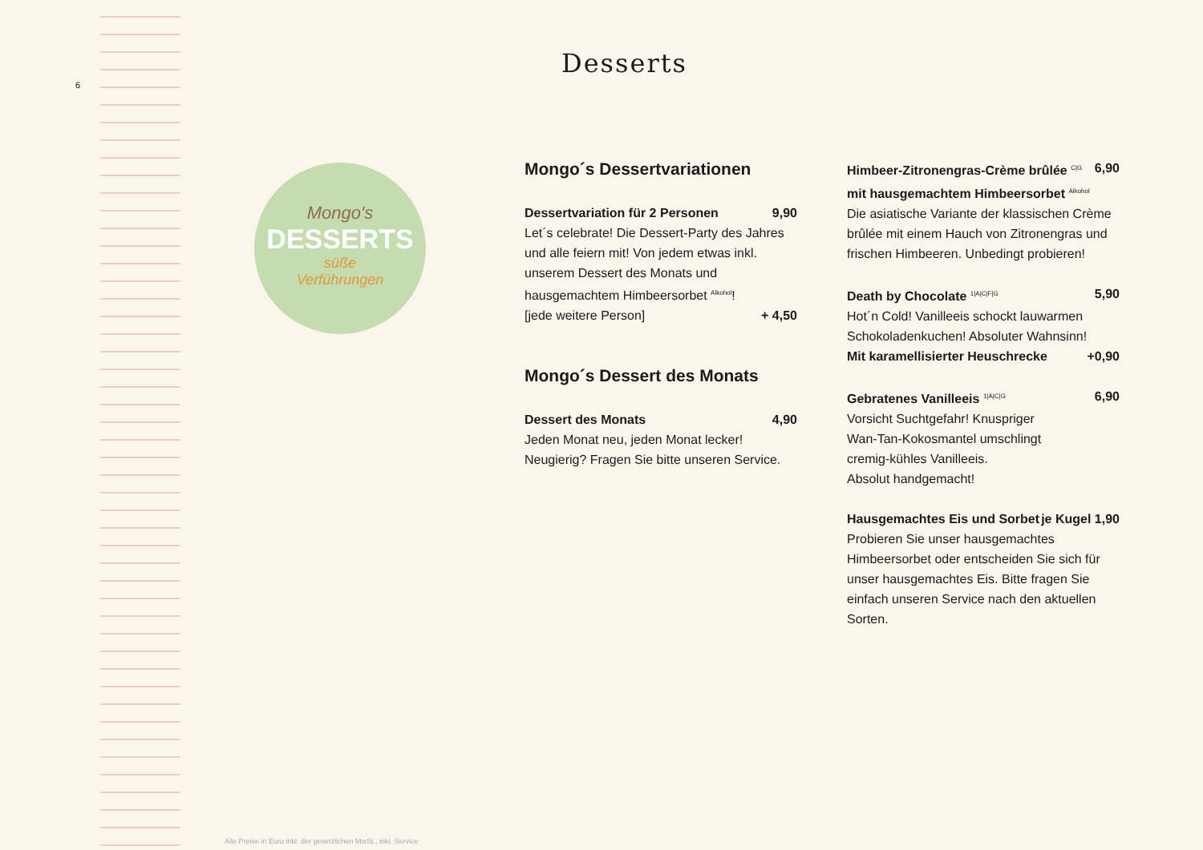6
Desserts
Mongo's
DESSERTS
süße
Verführungen
Mongo´s Dessertvariationen
Dessertvariation für 2 Personen 9,90
Let´s celebrate! Die Dessert-Party des Jahres und alle feiern mit! Von jedem etwas inkl. unserem Dessert des Monats und hausgemachtem Himbeersorbet <sup>Alkohol</sup>!
[jede weitere Person] + 4,50
Mongo´s Dessert des Monats
Dessert des Monats 4,90
Jeden Monat neu, jeden Monat lecker!
Neugierig? Fragen Sie bitte unseren Service.
Himbeer-Zitronengras-Crème brûlée <sup>C|G</sup> 6,90
mit hausgemachtem Himbeersorbet <sup>Alkohol</sup>
Die asiatische Variante der klassischen Crème brûlée mit einem Hauch von Zitronengras und frischen Himbeeren. Unbedingt probieren!
Death by Chocolate <sup>1|A|C|F|G</sup> 5,90
Hot´n Cold! Vanilleeis schockt lauwarmen Schokoladenkuchen! Absoluter Wahnsinn!
Mit karamellisierter Heuschrecke +0,90
Gebratenes Vanilleeis <sup>1|A|C|G</sup> 6,90
Vorsicht Suchtgefahr! Knuspriger
Wan-Tan-Kokosmantel umschlingt
cremig-kühles Vanilleeis.
Absolut handgemacht!
Hausgemachtes Eis und Sorbet je Kugel 1,90
Probieren Sie unser hausgemachtes Himbeersorbet oder entscheiden Sie sich für unser hausgemachtes Eis. Bitte fragen Sie einfach unseren Service nach den aktuellen Sorten.
Alle Preise in Euro inkl. der gesetzlichen MwSt., inkl. Service